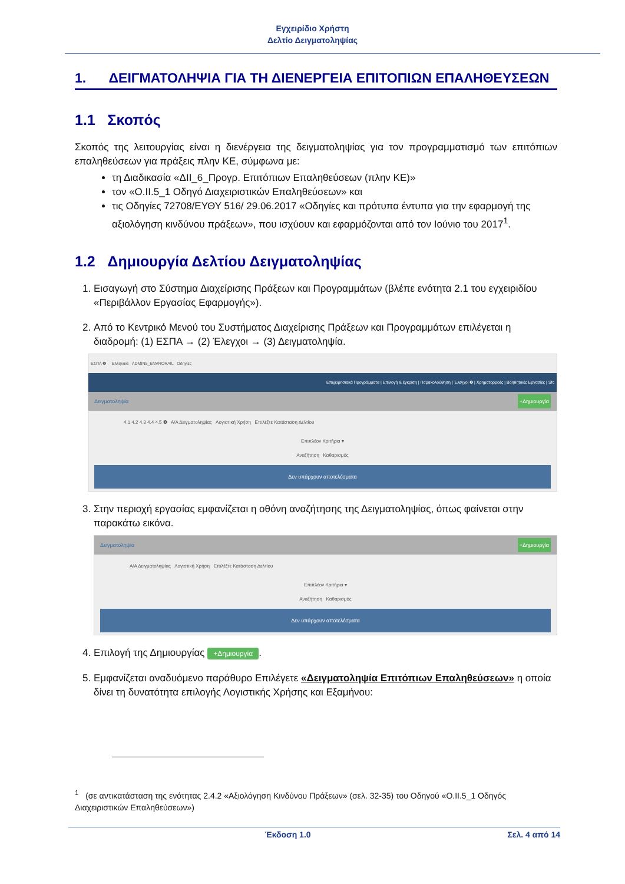Εγχειρίδιο Χρήστη
Δελτίο Δειγματοληψίας
1. ΔΕΙΓΜΑΤΟΛΗΨΙΑ ΓΙΑ ΤΗ ΔΙΕΝΕΡΓΕΙΑ ΕΠΙΤΟΠΙΩΝ ΕΠΑΛΗΘΕΥΣΕΩΝ
1.1 Σκοπός
Σκοπός της λειτουργίας είναι η διενέργεια της δειγματοληψίας για τον προγραμματισμό των επιτόπιων επαληθεύσεων για πράξεις πλην ΚΕ, σύμφωνα με:
τη Διαδικασία «ΔΙΙ_6_Προγρ. Επιτόπιων Επαληθεύσεων (πλην ΚΕ)»
τον «Ο.ΙΙ.5_1 Οδηγό Διαχειριστικών Επαληθεύσεων» και
τις Οδηγίες 72708/ΕΥΘΥ 516/ 29.06.2017 «Οδηγίες και πρότυπα έντυπα για την εφαρμογή της αξιολόγηση κινδύνου πράξεων», που ισχύουν και εφαρμόζονται από τον Ιούνιο του 2017<sup>1</sup>.
1.2 Δημιουργία Δελτίου Δειγματοληψίας
1. Εισαγωγή στο Σύστημα Διαχείρισης Πράξεων και Προγραμμάτων (βλέπε ενότητα 2.1 του εγχειριδίου «Περιβάλλον Εργασίας Εφαρμογής»).
2. Από το Κεντρικό Μενού του Συστήματος Διαχείρισης Πράξεων και Προγραμμάτων επιλέγεται η διαδρομή: (1) ΕΣΠΑ → (2) Έλεγχοι → (3) Δειγματοληψία.
ΕΣΠΑ ❶ Ελληνικά ADMIN5_ENVRORAIL Οδηγίες
Επιχειρησιακά Προγράμματα | Επιλογή & έγκριση | Παρακολούθηση | Έλεγχοι ❷ | Χρηματορροές | Βοηθητικές Εργασίες | Sfc
Δειγματοληψία +Δημιουργία
4.1 4.2 4.3 4.4 4.5 ❸ Α/Α Δειγματοληψίας Λογιστική Χρήση Επιλέξτε Κατάσταση Δελτίου
Επιπλέον Κριτήρια ▾
Αναζήτηση Καθαρισμός
Δεν υπάρχουν αποτελέσματα
3. Στην περιοχή εργασίας εμφανίζεται η οθόνη αναζήτησης της Δειγματοληψίας, όπως φαίνεται στην παρακάτω εικόνα.
Δειγματοληψία +Δημιουργία
Α/Α Δειγματοληψίας Λογιστική Χρήση Επιλέξτε Κατάσταση Δελτίου
Επιπλέον Κριτήρια ▾
Αναζήτηση Καθαρισμός
Δεν υπάρχουν αποτελέσματα
4. Επιλογή της Δημιουργίας +Δημιουργία.
5. Εμφανίζεται αναδυόμενο παράθυρο Επιλέγετε «Δειγματοληψία Επιτόπιων Επαληθεύσεων» η οποία δίνει τη δυνατότητα επιλογής Λογιστικής Χρήσης και Εξαμήνου:
<sup>1</sup> (σε αντικατάσταση της ενότητας 2.4.2 «Αξιολόγηση Κινδύνου Πράξεων» (σελ. 32-35) του Οδηγού «Ο.ΙΙ.5_1 Οδηγός Διαχειριστικών Επαληθεύσεων»)
Έκδοση 1.0 Σελ. 4 από 14